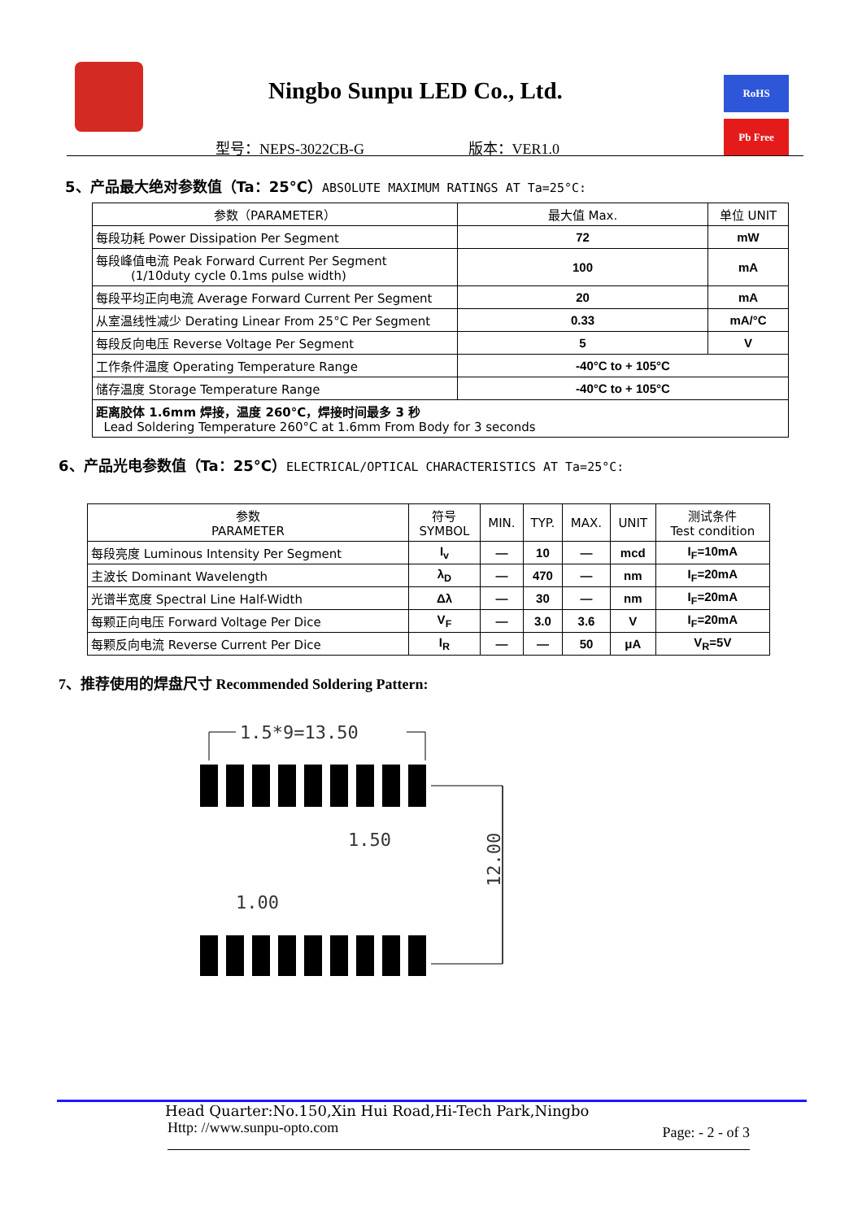Ningbo Sunpu LED Co., Ltd. RoHS
Pb Free
型号：NEPS-3022CB-G 版本：VER1.0
5、产品最大绝对参数值（Ta：25°C）ABSOLUTE MAXIMUM RATINGS AT Ta=25°C:
| 参数（PARAMETER） | 最大值 Max. | 单位 UNIT |
| --- | --- | --- |
| 每段功耗 Power Dissipation Per Segment | 72 | mW |
| 每段峰值电流 Peak Forward Current Per Segment (1/10duty cycle 0.1ms pulse width) | 100 | mA |
| 每段平均正向电流 Average Forward Current Per Segment | 20 | mA |
| 从室温线性减少 Derating Linear From 25°C Per Segment | 0.33 | mA/°C |
| 每段反向电压 Reverse Voltage Per Segment | 5 | V |
| 工作条件温度 Operating Temperature Range | -40°C to + 105°C | |
| 储存温度 Storage Temperature Range | -40°C to + 105°C | |
| 距离胶体 1.6mm 焊接，温度 260°C，焊接时间最多 3 秒 Lead Soldering Temperature 260°C at 1.6mm From Body for 3 seconds | | |
6、产品光电参数值（Ta：25°C）ELECTRICAL/OPTICAL CHARACTERISTICS AT Ta=25°C:
| 参数 PARAMETER | 符号 SYMBOL | MIN. | TYP. | MAX. | UNIT | 测试条件 Test condition |
| --- | --- | --- | --- | --- | --- | --- |
| 每段亮度 Luminous Intensity Per Segment | I<sub>v</sub> | — | 10 | — | mcd | I<sub>F</sub>=10mA |
| 主波长 Dominant Wavelength | λ<sub>D</sub> | — | 470 | — | nm | I<sub>F</sub>=20mA |
| 光谱半宽度 Spectral Line Half-Width | Δλ | — | 30 | — | nm | I<sub>F</sub>=20mA |
| 每颗正向电压 Forward Voltage Per Dice | V<sub>F</sub> | — | 3.0 | 3.6 | V | I<sub>F</sub>=20mA |
| 每颗反向电流 Reverse Current Per Dice | I<sub>R</sub> | — | — | 50 | μA | V<sub>R</sub>=5V |
7、推荐使用的焊盘尺寸 Recommended Soldering Pattern:
1.5*9=13.50
1.50
1.00
12.00
Head Quarter:No.150,Xin Hui Road,Hi-Tech Park,Ningbo
Http: //www.sunpu-opto.com Page: - 2 - of 3